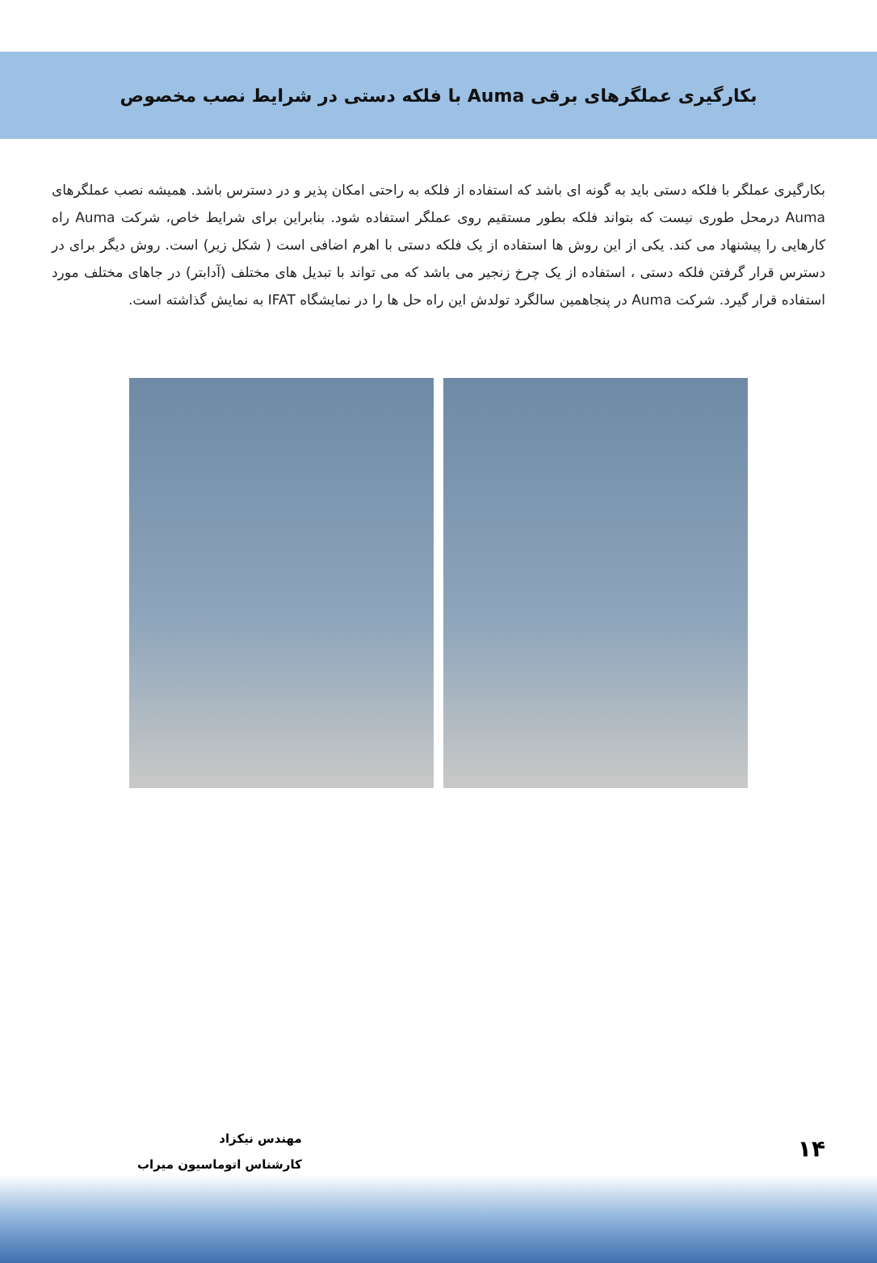بکارگیری عملگرهای برقی Auma با فلکه دستی در شرایط نصب مخصوص
بکارگیری عملگر با فلکه دستی باید به گونه ای باشد که استفاده از فلکه به راحتی امکان پذیر و در دسترس باشد. همیشه نصب عملگرهای Auma درمحل طوری نیست که بتواند فلکه بطور مستقیم روی عملگر استفاده شود. بنابراین برای شرایط خاص، شرکت Auma راه کارهایی را پیشنهاد می کند. یکی از این روش ها استفاده از یک فلکه دستی با اهرم اضافی است ( شکل زیر) است. روش دیگر برای در دسترس قرار گرفتن فلکه دستی ، استفاده از یک چرخ زنجیر می باشد که می تواند با تبدیل های مختلف (آدابتر) در جاهای مختلف مورد استفاده قرار گیرد. شرکت Auma در پنجاهمین سالگرد تولدش این راه حل ها را در نمایشگاه IFAT به نمایش گذاشته است.
مهندس نیکزاد
کارشناس اتوماسیون میراب
۱۴